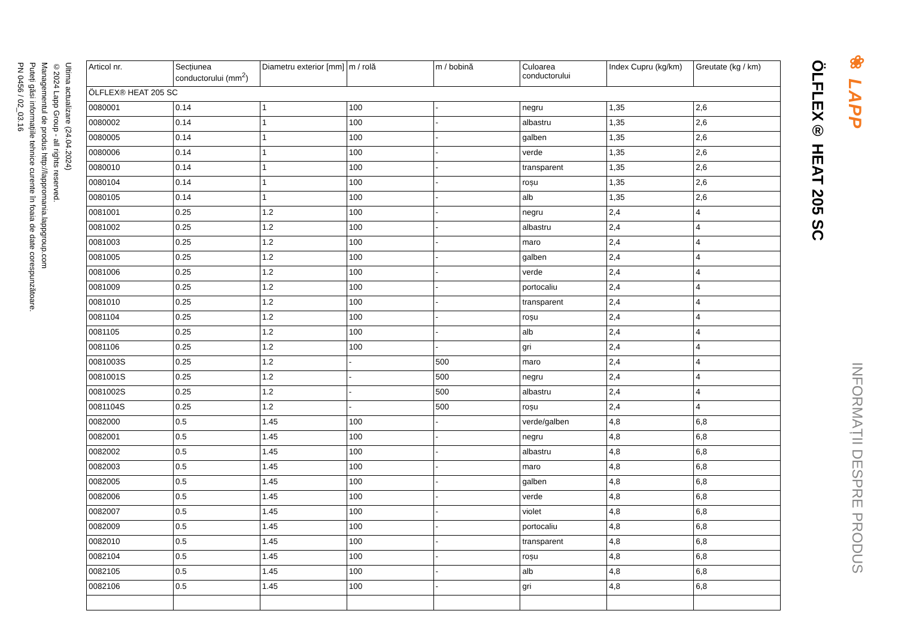ÖLFLEX® HEAT 205 SC
❀ LAPP
INFORMAȚII DESPRE PRODUS
| Articol nr. | Secțiunea conductorului (mm<sup>2</sup>) | Diametru exterior [mm] | m / rolă | m / bobină | Culoarea conductorului | Index Cupru (kg/km) | Greutate (kg / km) |
| --- | --- | --- | --- | --- | --- | --- | --- |
| ÖLFLEX® HEAT 205 SC | | | | | | | |
| 0080001 | 0.14 | 1 | 100 | - | negru | 1,35 | 2,6 |
| 0080002 | 0.14 | 1 | 100 | - | albastru | 1,35 | 2,6 |
| 0080005 | 0.14 | 1 | 100 | - | galben | 1,35 | 2,6 |
| 0080006 | 0.14 | 1 | 100 | - | verde | 1,35 | 2,6 |
| 0080010 | 0.14 | 1 | 100 | - | transparent | 1,35 | 2,6 |
| 0080104 | 0.14 | 1 | 100 | - | roșu | 1,35 | 2,6 |
| 0080105 | 0.14 | 1 | 100 | - | alb | 1,35 | 2,6 |
| 0081001 | 0.25 | 1.2 | 100 | - | negru | 2,4 | 4 |
| 0081002 | 0.25 | 1.2 | 100 | - | albastru | 2,4 | 4 |
| 0081003 | 0.25 | 1.2 | 100 | - | maro | 2,4 | 4 |
| 0081005 | 0.25 | 1.2 | 100 | - | galben | 2,4 | 4 |
| 0081006 | 0.25 | 1.2 | 100 | - | verde | 2,4 | 4 |
| 0081009 | 0.25 | 1.2 | 100 | - | portocaliu | 2,4 | 4 |
| 0081010 | 0.25 | 1.2 | 100 | - | transparent | 2,4 | 4 |
| 0081104 | 0.25 | 1.2 | 100 | - | roșu | 2,4 | 4 |
| 0081105 | 0.25 | 1.2 | 100 | - | alb | 2,4 | 4 |
| 0081106 | 0.25 | 1.2 | 100 | - | gri | 2,4 | 4 |
| 0081003S | 0.25 | 1.2 | - | 500 | maro | 2,4 | 4 |
| 0081001S | 0.25 | 1.2 | - | 500 | negru | 2,4 | 4 |
| 0081002S | 0.25 | 1.2 | - | 500 | albastru | 2,4 | 4 |
| 0081104S | 0.25 | 1.2 | - | 500 | roșu | 2,4 | 4 |
| 0082000 | 0.5 | 1.45 | 100 | - | verde/galben | 4,8 | 6,8 |
| 0082001 | 0.5 | 1.45 | 100 | - | negru | 4,8 | 6,8 |
| 0082002 | 0.5 | 1.45 | 100 | - | albastru | 4,8 | 6,8 |
| 0082003 | 0.5 | 1.45 | 100 | - | maro | 4,8 | 6,8 |
| 0082005 | 0.5 | 1.45 | 100 | - | galben | 4,8 | 6,8 |
| 0082006 | 0.5 | 1.45 | 100 | - | verde | 4,8 | 6,8 |
| 0082007 | 0.5 | 1.45 | 100 | - | violet | 4,8 | 6,8 |
| 0082009 | 0.5 | 1.45 | 100 | - | portocaliu | 4,8 | 6,8 |
| 0082010 | 0.5 | 1.45 | 100 | - | transparent | 4,8 | 6,8 |
| 0082104 | 0.5 | 1.45 | 100 | - | roșu | 4,8 | 6,8 |
| 0082105 | 0.5 | 1.45 | 100 | - | alb | 4,8 | 6,8 |
| 0082106 | 0.5 | 1.45 | 100 | - | gri | 4,8 | 6,8 |
Ultima actualizare (24.04.2024)
©2024 Lapp Group - all rights reserved.
Managementul de produs http://lappromania.lappgroup.com
Puteți găsi informațiile tehnice curente în foaia de date corespunzătoare.
PN 0456 / 02_03.16